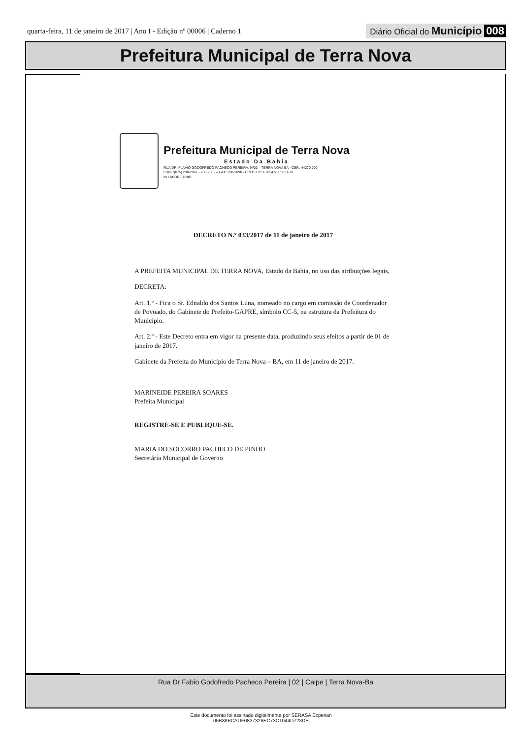quarta-feira, 11 de janeiro de 2017 | Ano I - Edição nº 00006 | Caderno 1 Diário Oficial do Município 008
Prefeitura Municipal de Terra Nova
Prefeitura Municipal de Terra Nova
Estado Da Bahia
RUA DR. FLÁVIO GODOFREDO PACHECO PEREIRA, Nº02 – TERRA NOVA BA - CEP.: 44270.000.
FONE:(075) 238-2061 - 238-2062 – FAX: 238-2098 - C.N.P.J. nº 13.824.511/0001-70
IN LABORE UNIO
DECRETO N.º 033/2017 de 11 de janeiro de 2017
A PREFEITA MUNICIPAL DE TERRA NOVA, Estado da Bahia, no uso das atribuições legais,
DECRETA:
Art. 1.º - Fica o Sr. Ednaldo dos Santos Luna, nomeado no cargo em comissão de Coordenador de Povoado, do Gabinete do Prefeito-GAPRE, símbolo CC-5, na estrutura da Prefeitura do Município.
Art. 2.º - Este Decreto entra em vigor na presente data, produzindo seus efeitos a partir de 01 de janeiro de 2017.
Gabinete da Prefeita do Município de Terra Nova – BA, em 11 de janeiro de 2017.
MARINEIDE PEREIRA SOARES
Prefeita Municipal
REGISTRE-SE E PUBLIQUE-SE.
MARIA DO SOCORRO PACHECO DE PINHO
Secretária Municipal de Governo
Rua Dr Fabio Godofredo Pacheco Pereira | 02 | Caipe | Terra Nova-Ba
Este documento foi assinado digitalmente por SERASA Experian
05B88BCADF0827326EC73C1044D723DB